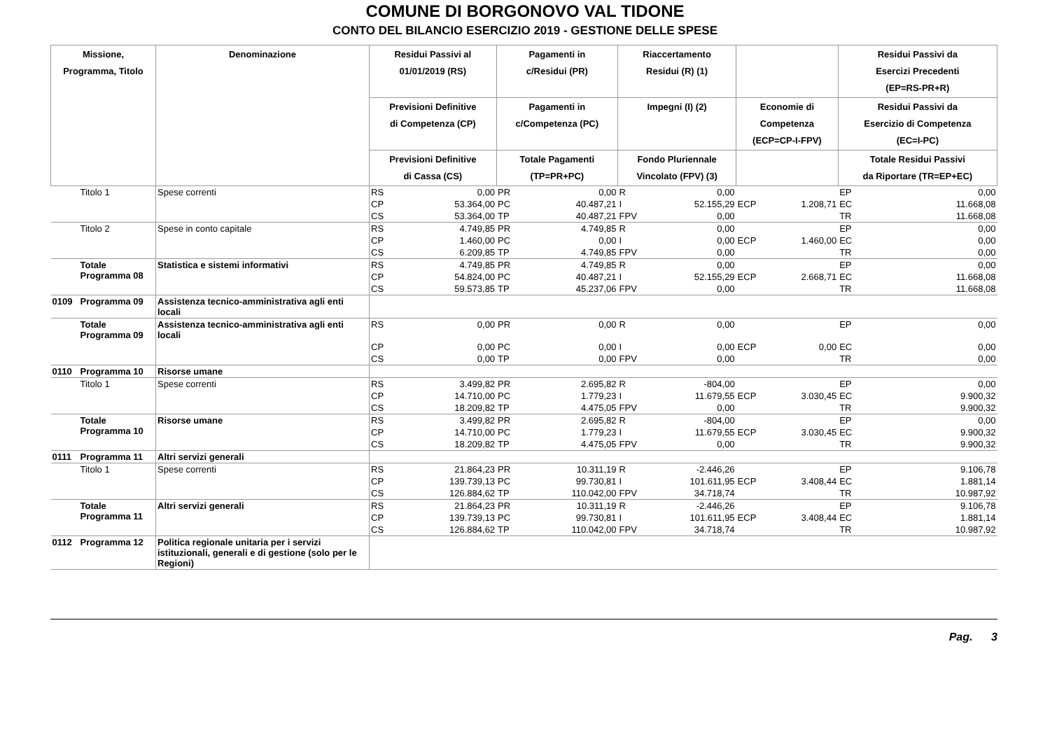COMUNE DI BORGONOVO VAL TIDONE
CONTO DEL BILANCIO ESERCIZIO 2019 - GESTIONE DELLE SPESE
| Missione, Programma, Titolo | | Denominazione | Residui Passivi al 01/01/2019 (RS) | | Pagamenti in c/Residui (PR) | | Riaccertamento Residui (R) (1) | | | | Residui Passivi da Esercizi Precedenti (EP=RS-PR+R) | |
| --- | --- | --- | --- | --- | --- | --- | --- | --- | --- | --- | --- | --- |
| | | | Previsioni Definitive di Competenza (CP) | | Pagamenti in c/Competenza (PC) | | Impegni (I) (2) | | Economie di Competenza (ECP=CP-I-FPV) | | Residui Passivi da Esercizio di Competenza (EC=I-PC) | |
| | | | Previsioni Definitive di Cassa (CS) | | Totale Pagamenti (TP=PR+PC) | | Fondo Pluriennale Vincolato (FPV) (3) | | | | Totale Residui Passivi da Riportare (TR=EP+EC) | |
| | Titolo 1 | Spese correnti | RS | 0,00 | PR | 0,00 | R | 0,00 | | | EP | 0,00 |
| | | | CP | 53.364,00 | PC | 40.487,21 | I | 52.155,29 | ECP | 1.208,71 | EC | 11.668,08 |
| | | | CS | 53.364,00 | TP | 40.487,21 | FPV | 0,00 | | | TR | 11.668,08 |
| | Titolo 2 | Spese in conto capitale | RS | 4.749,85 | PR | 4.749,85 | R | 0,00 | | | EP | 0,00 |
| | | | CP | 1.460,00 | PC | 0,00 | I | 0,00 | ECP | 1.460,00 | EC | 0,00 |
| | | | CS | 6.209,85 | TP | 4.749,85 | FPV | 0,00 | | | TR | 0,00 |
| | Totale Programma 08 | Statistica e sistemi informativi | RS | 4.749,85 | PR | 4.749,85 | R | 0,00 | | | EP | 0,00 |
| | | | CP | 54.824,00 | PC | 40.487,21 | I | 52.155,29 | ECP | 2.668,71 | EC | 11.668,08 |
| | | | CS | 59.573,85 | TP | 45.237,06 | FPV | 0,00 | | | TR | 11.668,08 |
| 0109 | Programma 09 | Assistenza tecnico-amministrativa agli enti locali | | | | | | | | | | |
| | Totale Programma 09 | Assistenza tecnico-amministrativa agli enti locali | RS | 0,00 | PR | 0,00 | R | 0,00 | | | EP | 0,00 |
| | | | CP | 0,00 | PC | 0,00 | I | 0,00 | ECP | 0,00 | EC | 0,00 |
| | | | CS | 0,00 | TP | 0,00 | FPV | 0,00 | | | TR | 0,00 |
| 0110 | Programma 10 | Risorse umane | | | | | | | | | | |
| | Titolo 1 | Spese correnti | RS | 3.499,82 | PR | 2.695,82 | R | -804,00 | | | EP | 0,00 |
| | | | CP | 14.710,00 | PC | 1.779,23 | I | 11.679,55 | ECP | 3.030,45 | EC | 9.900,32 |
| | | | CS | 18.209,82 | TP | 4.475,05 | FPV | 0,00 | | | TR | 9.900,32 |
| | Totale Programma 10 | Risorse umane | RS | 3.499,82 | PR | 2.695,82 | R | -804,00 | | | EP | 0,00 |
| | | | CP | 14.710,00 | PC | 1.779,23 | I | 11.679,55 | ECP | 3.030,45 | EC | 9.900,32 |
| | | | CS | 18.209,82 | TP | 4.475,05 | FPV | 0,00 | | | TR | 9.900,32 |
| 0111 | Programma 11 | Altri servizi generali | | | | | | | | | | |
| | Titolo 1 | Spese correnti | RS | 21.864,23 | PR | 10.311,19 | R | -2.446,26 | | | EP | 9.106,78 |
| | | | CP | 139.739,13 | PC | 99.730,81 | I | 101.611,95 | ECP | 3.408,44 | EC | 1.881,14 |
| | | | CS | 126.884,62 | TP | 110.042,00 | FPV | 34.718,74 | | | TR | 10.987,92 |
| | Totale Programma 11 | Altri servizi generali | RS | 21.864,23 | PR | 10.311,19 | R | -2.446,26 | | | EP | 9.106,78 |
| | | | CP | 139.739,13 | PC | 99.730,81 | I | 101.611,95 | ECP | 3.408,44 | EC | 1.881,14 |
| | | | CS | 126.884,62 | TP | 110.042,00 | FPV | 34.718,74 | | | TR | 10.987,92 |
| 0112 | Programma 12 | Politica regionale unitaria per i servizi istituzionali, generali e di gestione (solo per le Regioni) | | | | | | | | | | |
Pag. 3